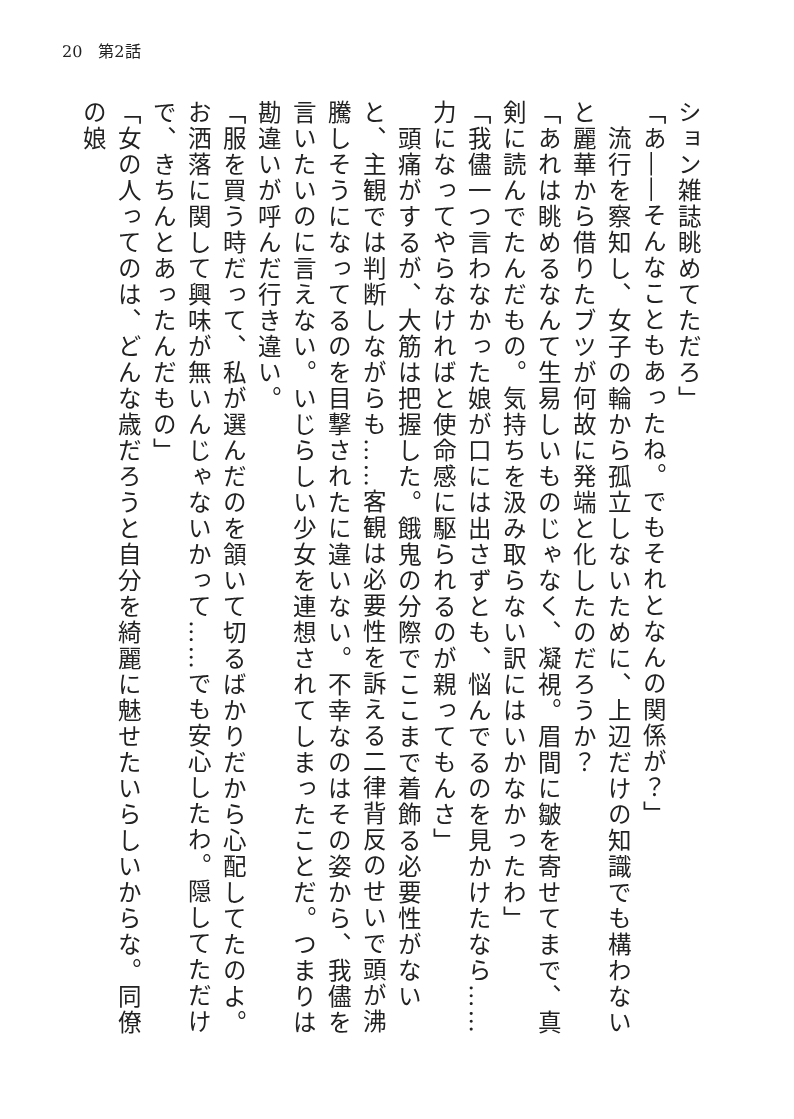20　第2話
ション雑誌眺めてただろ」
「あ――そんなこともあったね。でもそれとなんの関係が？」
　流行を察知し、女子の輪から孤立しないために、上辺だけの知識でも構わないと麗華から借りたブツが何故に発端と化したのだろうか？
「あれは眺めるなんて生易しいものじゃなく、凝視。眉間に皺を寄せてまで、真剣に読んでたんだもの。気持ちを汲み取らない訳にはいかなかったわ」
「我儘一つ言わなかった娘が口には出さずとも、悩んでるのを見かけたなら……力になってやらなければと使命感に駆られるのが親ってもんさ」
　頭痛がするが、大筋は把握した。餓鬼の分際でここまで着飾る必要性がないと、主観では判断しながらも……客観は必要性を訴える二律背反のせいで頭が沸騰しそうになってるのを目撃されたに違いない。不幸なのはその姿から、我儘を言いたいのに言えない。いじらしい少女を連想されてしまったことだ。つまりは勘違いが呼んだ行き違い。
「服を買う時だって、私が選んだのを頷いて切るばかりだから心配してたのよ。お洒落に関して興味が無いんじゃないかって……でも安心したわ。隠してただけで、きちんとあったんだもの」
「女の人ってのは、どんな歳だろうと自分を綺麗に魅せたいらしいからな。同僚の娘